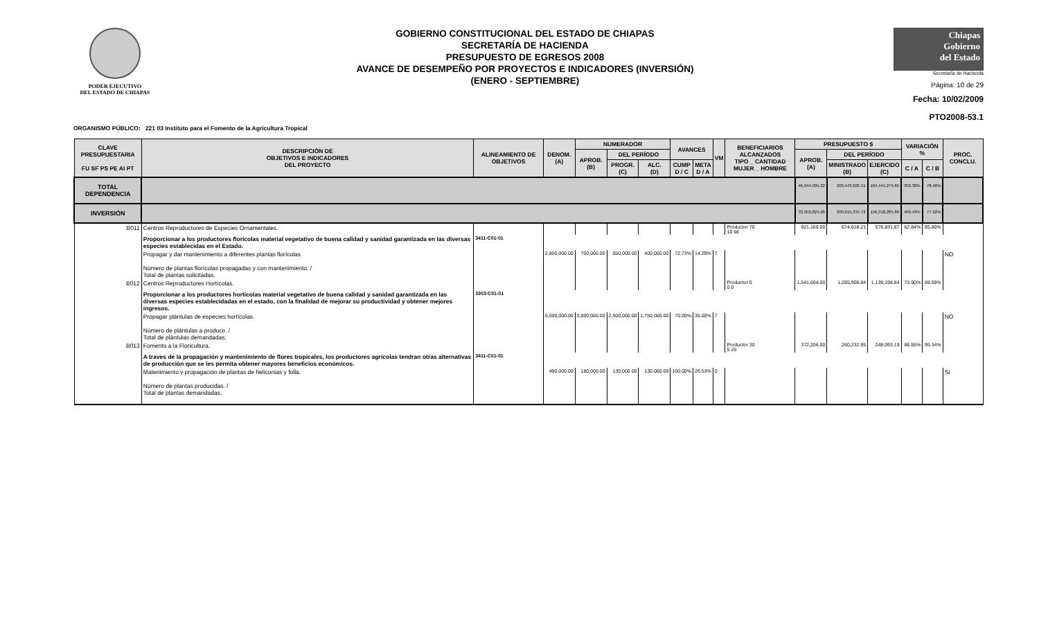PODER EJECUTIVO
DEL ESTADO DE CHIAPAS
GOBIERNO CONSTITUCIONAL DEL ESTADO DE CHIAPAS
SECRETARÍA DE HACIENDA
PRESUPUESTO DE EGRESOS 2008
AVANCE DE DESEMPEÑO POR PROYECTOS E INDICADORES (INVERSIÓN)
(ENERO - SEPTIEMBRE)
Chiapas
Gobierno
del Estado
Secretaría de Hacienda
Página: 10 de 29
Fecha: 10/02/2009
PTO2008-53.1
ORGANISMO PÚBLICO: 221 03 Instituto para el Fomento de la Agricultura Tropical
| CLAVE PRESUPUESTARIA FU SF PS PE AI PT | DESCRIPCIÓN DE OBJETIVOS E INDICADORES DEL PROYECTO | ALINEAMIENTO DE OBJETIVOS | DENOM. (A) | NUMERADOR | | | AVANCES | | VM | BENEFICIARIOS ALCANZADOS TIPO _ CANTIDAD MUJER _ HOMBRE | PRESUPUESTO $ | | | VARIACIÓN % | | PROC. CONCLU. |
| --- | --- | --- | --- | --- | --- | --- | --- | --- | --- | --- | --- | --- | --- | --- | --- | --- |
| | | | | APROB. (B) | DEL PERÍODO | | | | | | APROB. (A) | DEL PERÍODO | | | | |
| | | | | | PROGR. (C) | ALC. (D) | CUMP D / C | META D / A | | | | MINISTRADO (B) | EJERCIDO (C) | C / A | C / B | |
| TOTAL DEPENDENCIA | | | | | | | | | | | 46,944,095.32 | 209,543,605.51 | 164,444,279.65 | 350.30% | 78.48% | |
| INVERSIÓN | | | | | | | | | | | 33,950,825.98 | 200,615,337.72 | 156,318,285.89 | 460.43% | 77.92% | |
| B011 | Centros Reproductores de Especies Ornamentales. | | | | | | | | | Productor 76 10 66 | 921,169.00 | 674,618.21 | 578,831.87 | 62.84% | 85.80% | |
| | Proporcionar a los productores florícolas material vegetativo de buena calidad y sanidad garantizada en las diversas especies establecidas en el Estado. | 3411-C01-01 | | | | | | | | | | | | | | |
| | Propagar y dar mantenimiento a diferentes plantas florícolas Número de plantas florícolas propagadas y con mantenimiento. / Total de plantas solicitadas. | | 2,800,000.00 | 700,000.00 | 550,000.00 | 400,000.00 | 72.73% | 14.29% | 7 | | | | | | | NO |
| B012 | Centros Reproductores Hortícolas. | | | | | | | | | Productor 0 0 0 | 1,541,604.00 | 1,285,908.84 | 1,139,198.84 | 73.90% | 88.59% | |
| | Proporcionar a los productores hortícolas material vegetativo de buena calidad y sanidad garantizada en las diversas especies establecidadas en el estado, con la finalidad de mejorar su productividad y obtener mejores ingresos. | 3303-C01-01 | | | | | | | | | | | | | | |
| | Propagar plántulas de especies hortícolas. Número de plántulas a producir. / Total de plántulas demandadas. | | 5,000,000.00 | 3,000,000.00 | 2,500,000.00 | 1,750,000.00 | 70.00% | 35.00% | 7 | | | | | | | NO |
| B013 | Fomento a la Floricultura. | | | | | | | | | Productor 30 5 25 | 372,206.00 | 260,232.95 | 248,093.19 | 66.65% | 95.34% | |
| | A traves de la propagación y mantenimiento de flores tropicales, los productores agrícolas tendran otras alternativas de producción que se les permita obtener mayores beneficios económicos. | 3411-C01-01 | | | | | | | | | | | | | | |
| | Matenimiento y propagación de plantas de heliconias y folla. Número de plantas producidas. / Total de plantas demandadas. | | 490,000.00 | 180,000.00 | 130,000.00 | 130,000.00 | 100.00% | 26.53% | 0 | | | | | | | SI |